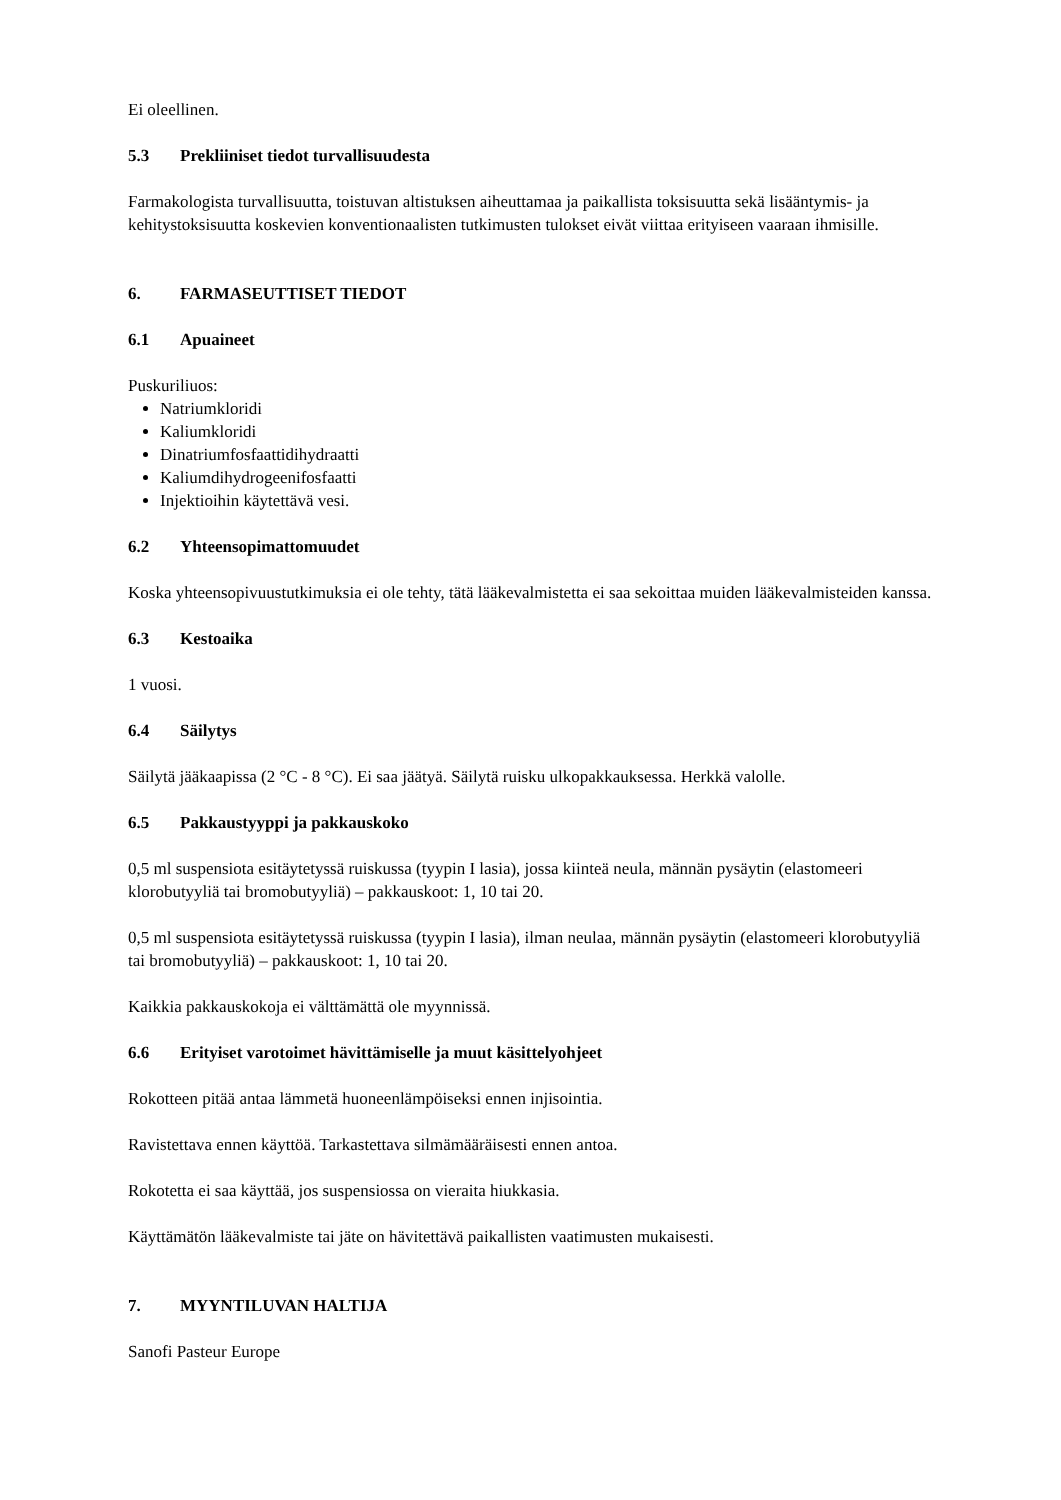Ei oleellinen.
5.3 Prekliiniset tiedot turvallisuudesta
Farmakologista turvallisuutta, toistuvan altistuksen aiheuttamaa ja paikallista toksisuutta sekä lisääntymis- ja kehitystoksisuutta koskevien konventionaalisten tutkimusten tulokset eivät viittaa erityiseen vaaraan ihmisille.
6. FARMASEUTTISET TIEDOT
6.1 Apuaineet
Puskuriliuos:
Natriumkloridi
Kaliumkloridi
Dinatriumfosfaattidihydraatti
Kaliumdihydrogeenifosfaatti
Injektioihin käytettävä vesi.
6.2 Yhteensopimattomuudet
Koska yhteensopivuustutkimuksia ei ole tehty, tätä lääkevalmistetta ei saa sekoittaa muiden lääkevalmisteiden kanssa.
6.3 Kestoaika
1 vuosi.
6.4 Säilytys
Säilytä jääkaapissa (2 °C - 8 °C). Ei saa jäätyä. Säilytä ruisku ulkopakkauksessa. Herkkä valolle.
6.5 Pakkaustyyppi ja pakkauskoko
0,5 ml suspensiota esitäytetyssä ruiskussa (tyypin I lasia), jossa kiinteä neula, männän pysäytin (elastomeeri klorobutyyliä tai bromobutyyliä) – pakkauskoot: 1, 10 tai 20.
0,5 ml suspensiota esitäytetyssä ruiskussa (tyypin I lasia), ilman neulaa, männän pysäytin (elastomeeri klorobutyyliä tai bromobutyyliä) – pakkauskoot: 1, 10 tai 20.
Kaikkia pakkauskokoja ei välttämättä ole myynnissä.
6.6 Erityiset varotoimet hävittämiselle ja muut käsittelyohjeet
Rokotteen pitää antaa lämmetä huoneenlämpöiseksi ennen injisointia.
Ravistettava ennen käyttöä. Tarkastettava silmämääräisesti ennen antoa.
Rokotetta ei saa käyttää, jos suspensiossa on vieraita hiukkasia.
Käyttämätön lääkevalmiste tai jäte on hävitettävä paikallisten vaatimusten mukaisesti.
7. MYYNTILUVAN HALTIJA
Sanofi Pasteur Europe